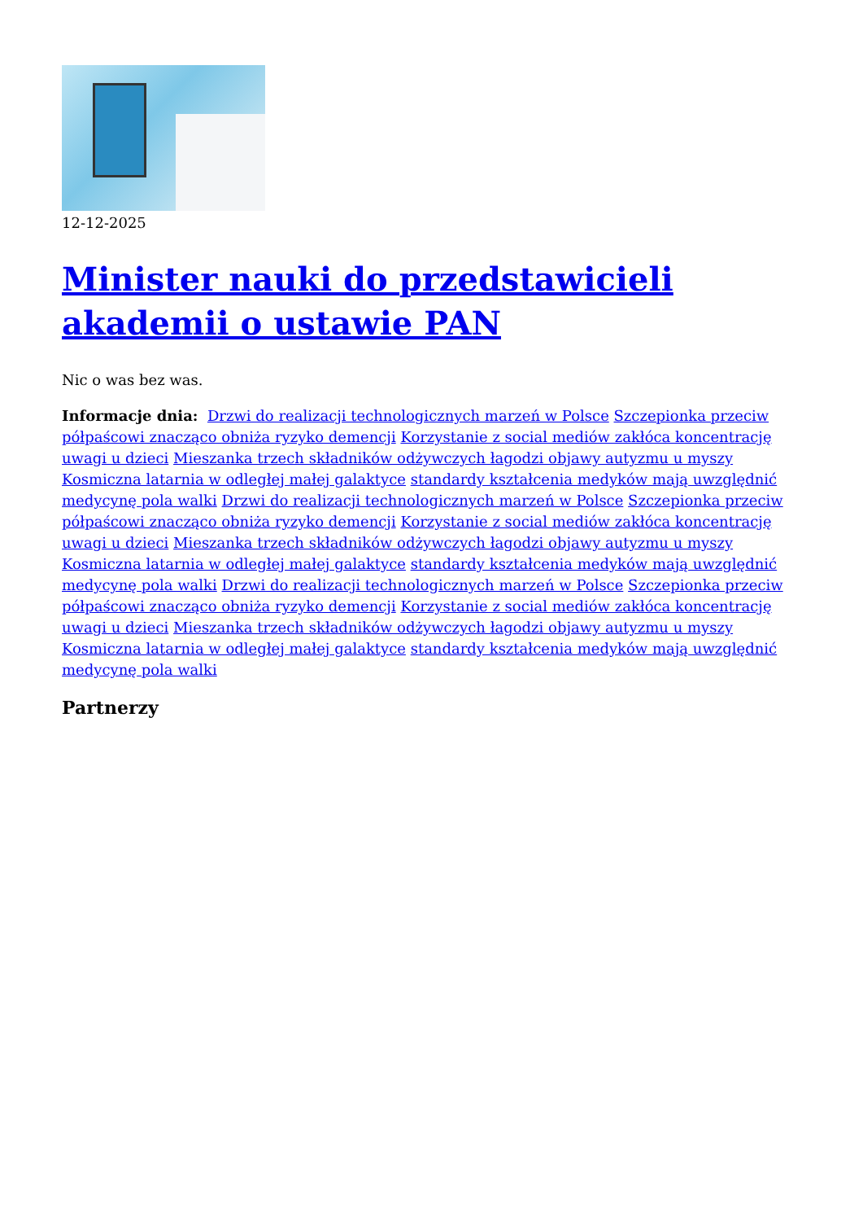12-12-2025
Minister nauki do przedstawicieli akademii o ustawie PAN
Nic o was bez was.
Informacje dnia: Drzwi do realizacji technologicznych marzeń w Polsce Szczepionka przeciw półpaścowi znacząco obniża ryzyko demencji Korzystanie z social mediów zakłóca koncentrację uwagi u dzieci Mieszanka trzech składników odżywczych łagodzi objawy autyzmu u myszy Kosmiczna latarnia w odległej małej galaktyce standardy kształcenia medyków mają uwzględnić medycynę pola walki Drzwi do realizacji technologicznych marzeń w Polsce Szczepionka przeciw półpaścowi znacząco obniża ryzyko demencji Korzystanie z social mediów zakłóca koncentrację uwagi u dzieci Mieszanka trzech składników odżywczych łagodzi objawy autyzmu u myszy Kosmiczna latarnia w odległej małej galaktyce standardy kształcenia medyków mają uwzględnić medycynę pola walki Drzwi do realizacji technologicznych marzeń w Polsce Szczepionka przeciw półpaścowi znacząco obniża ryzyko demencji Korzystanie z social mediów zakłóca koncentrację uwagi u dzieci Mieszanka trzech składników odżywczych łagodzi objawy autyzmu u myszy Kosmiczna latarnia w odległej małej galaktyce standardy kształcenia medyków mają uwzględnić medycynę pola walki
Partnerzy